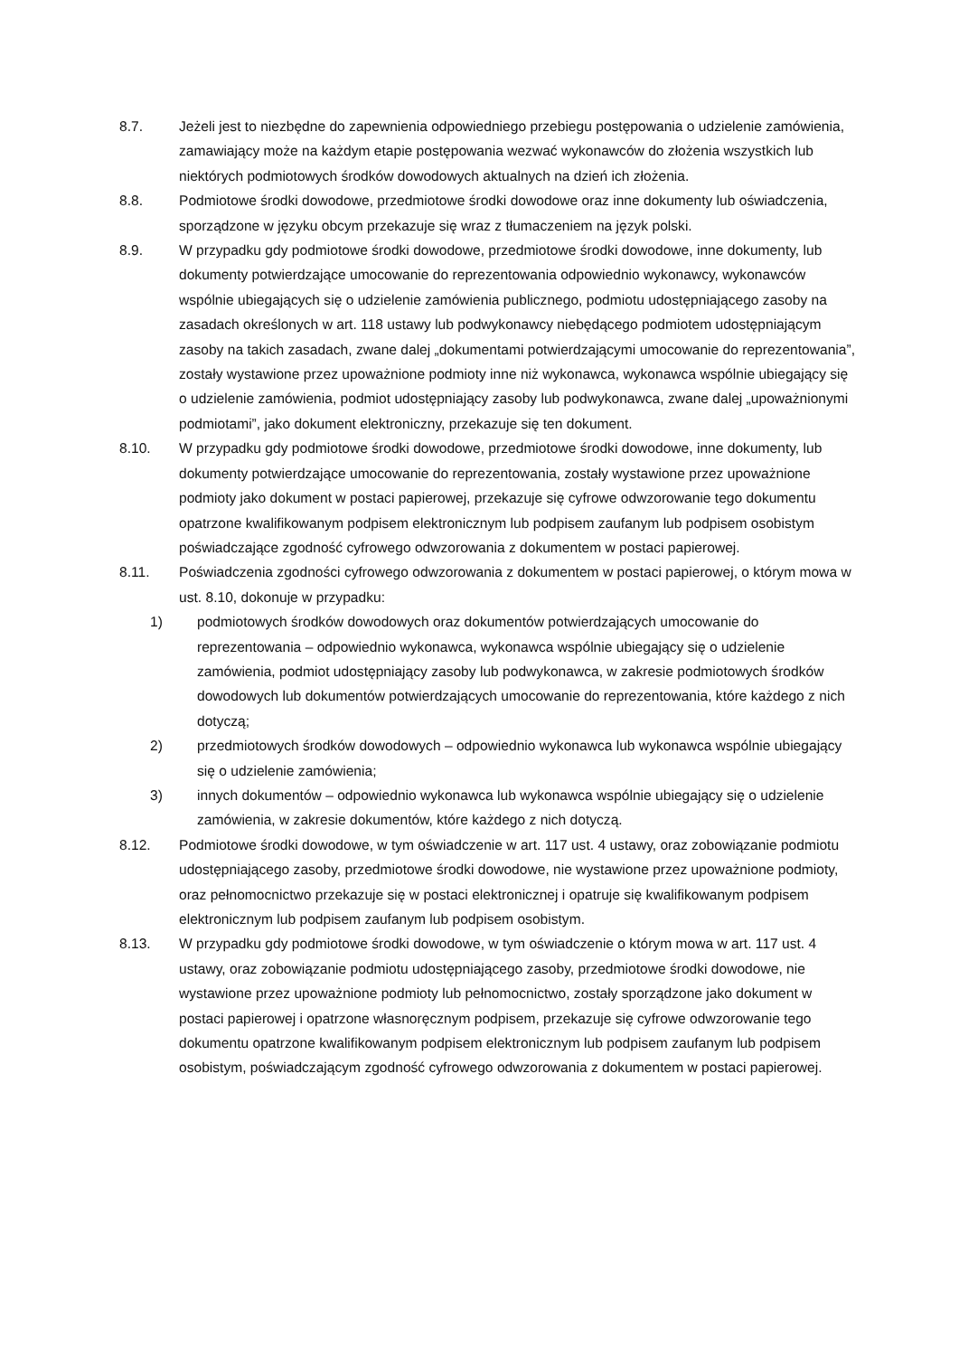8.7. Jeżeli jest to niezbędne do zapewnienia odpowiedniego przebiegu postępowania o udzielenie zamówienia, zamawiający może na każdym etapie postępowania wezwać wykonawców do złożenia wszystkich lub niektórych podmiotowych środków dowodowych aktualnych na dzień ich złożenia.
8.8. Podmiotowe środki dowodowe, przedmiotowe środki dowodowe oraz inne dokumenty lub oświadczenia, sporządzone w języku obcym przekazuje się wraz z tłumaczeniem na język polski.
8.9. W przypadku gdy podmiotowe środki dowodowe, przedmiotowe środki dowodowe, inne dokumenty, lub dokumenty potwierdzające umocowanie do reprezentowania odpowiednio wykonawcy, wykonawców wspólnie ubiegających się o udzielenie zamówienia publicznego, podmiotu udostępniającego zasoby na zasadach określonych w art. 118 ustawy lub podwykonawcy niebędącego podmiotem udostępniającym zasoby na takich zasadach, zwane dalej „dokumentami potwierdzającymi umocowanie do reprezentowania”, zostały wystawione przez upoważnione podmioty inne niż wykonawca, wykonawca wspólnie ubiegający się o udzielenie zamówienia, podmiot udostępniający zasoby lub podwykonawca, zwane dalej „upoważnionymi podmiotami”, jako dokument elektroniczny, przekazuje się ten dokument.
8.10. W przypadku gdy podmiotowe środki dowodowe, przedmiotowe środki dowodowe, inne dokumenty, lub dokumenty potwierdzające umocowanie do reprezentowania, zostały wystawione przez upoważnione podmioty jako dokument w postaci papierowej, przekazuje się cyfrowe odwzorowanie tego dokumentu opatrzone kwalifikowanym podpisem elektronicznym lub podpisem zaufanym lub podpisem osobistym poświadczające zgodność cyfrowego odwzorowania z dokumentem w postaci papierowej.
8.11. Poświadczenia zgodności cyfrowego odwzorowania z dokumentem w postaci papierowej, o którym mowa w ust. 8.10, dokonuje w przypadku:
1) podmiotowych środków dowodowych oraz dokumentów potwierdzających umocowanie do reprezentowania – odpowiednio wykonawca, wykonawca wspólnie ubiegający się o udzielenie zamówienia, podmiot udostępniający zasoby lub podwykonawca, w zakresie podmiotowych środków dowodowych lub dokumentów potwierdzających umocowanie do reprezentowania, które każdego z nich dotyczą;
2) przedmiotowych środków dowodowych – odpowiednio wykonawca lub wykonawca wspólnie ubiegający się o udzielenie zamówienia;
3) innych dokumentów – odpowiednio wykonawca lub wykonawca wspólnie ubiegający się o udzielenie zamówienia, w zakresie dokumentów, które każdego z nich dotyczą.
8.12. Podmiotowe środki dowodowe, w tym oświadczenie w art. 117 ust. 4 ustawy, oraz zobowiązanie podmiotu udostępniającego zasoby, przedmiotowe środki dowodowe, nie wystawione przez upoważnione podmioty, oraz pełnomocnictwo przekazuje się w postaci elektronicznej i opatruje się kwalifikowanym podpisem elektronicznym lub podpisem zaufanym lub podpisem osobistym.
8.13. W przypadku gdy podmiotowe środki dowodowe, w tym oświadczenie o którym mowa w art. 117 ust. 4 ustawy, oraz zobowiązanie podmiotu udostępniającego zasoby, przedmiotowe środki dowodowe, nie wystawione przez upoważnione podmioty lub pełnomocnictwo, zostały sporządzone jako dokument w postaci papierowej i opatrzone własnoręcznym podpisem, przekazuje się cyfrowe odwzorowanie tego dokumentu opatrzone kwalifikowanym podpisem elektronicznym lub podpisem zaufanym lub podpisem osobistym, poświadczającym zgodność cyfrowego odwzorowania z dokumentem w postaci papierowej.